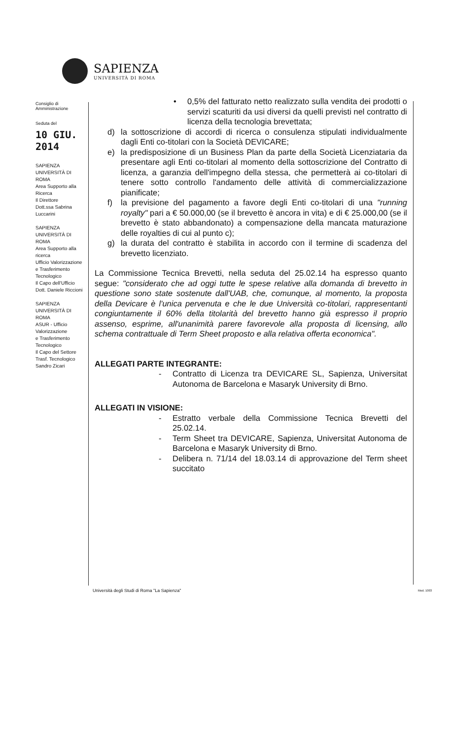SAPIENZA
UNIVERSITÀ DI ROMA
Consiglio di
Amministrazione
Seduta del
10 GIU. 2014
SAPIENZA UNIVERSITÀ DI ROMA
Area Supporto alla Ricerca
Il Direttore
Dott.ssa Sabrina Luccarini
SAPIENZA UNIVERSITÀ DI ROMA
Area Supporto alla ricerca
Ufficio Valorizzazione
e Trasferimento Tecnologico
Il Capo dell'Ufficio
Dott. Daniele Riccioni
SAPIENZA UNIVERSITÀ DI ROMA
ASUR - Ufficio Valorizzazione
e Trasferimento Tecnologico
Il Capo del Settore Trasf. Tecnologico
Sandro Zicari
• 0,5% del fatturato netto realizzato sulla vendita dei prodotti o servizi scaturiti da usi diversi da quelli previsti nel contratto di licenza della tecnologia brevettata;
d) la sottoscrizione di accordi di ricerca o consulenza stipulati individualmente dagli Enti co-titolari con la Società DEVICARE;
e) la predisposizione di un Business Plan da parte della Società Licenziataria da presentare agli Enti co-titolari al momento della sottoscrizione del Contratto di licenza, a garanzia dell'impegno della stessa, che permetterà ai co-titolari di tenere sotto controllo l'andamento delle attività di commercializzazione pianificate;
f) la previsione del pagamento a favore degli Enti co-titolari di una "running royalty" pari a € 50.000,00 (se il brevetto è ancora in vita) e di € 25.000,00 (se il brevetto è stato abbandonato) a compensazione della mancata maturazione delle royalties di cui al punto c);
g) la durata del contratto è stabilita in accordo con il termine di scadenza del brevetto licenziato.
La Commissione Tecnica Brevetti, nella seduta del 25.02.14 ha espresso quanto segue: "considerato che ad oggi tutte le spese relative alla domanda di brevetto in questione sono state sostenute dall'UAB, che, comunque, al momento, la proposta della Devicare è l'unica pervenuta e che le due Università co-titolari, rappresentanti congiuntamente il 60% della titolarità del brevetto hanno già espresso il proprio assenso, esprime, all'unanimità parere favorevole alla proposta di licensing, allo schema contrattuale di Term Sheet proposto e alla relativa offerta economica".
ALLEGATI PARTE INTEGRANTE:
- Contratto di Licenza tra DEVICARE SL, Sapienza, Universitat Autonoma de Barcelona e Masaryk University di Brno.
ALLEGATI IN VISIONE:
- Estratto verbale della Commissione Tecnica Brevetti del 25.02.14.
- Term Sheet tra DEVICARE, Sapienza, Universitat Autonoma de Barcelona e Masaryk University di Brno.
- Delibera n. 71/14 del 18.03.14 di approvazione del Term sheet succitato
Università degli Studi di Roma "La Sapienza"
Mod. 1003